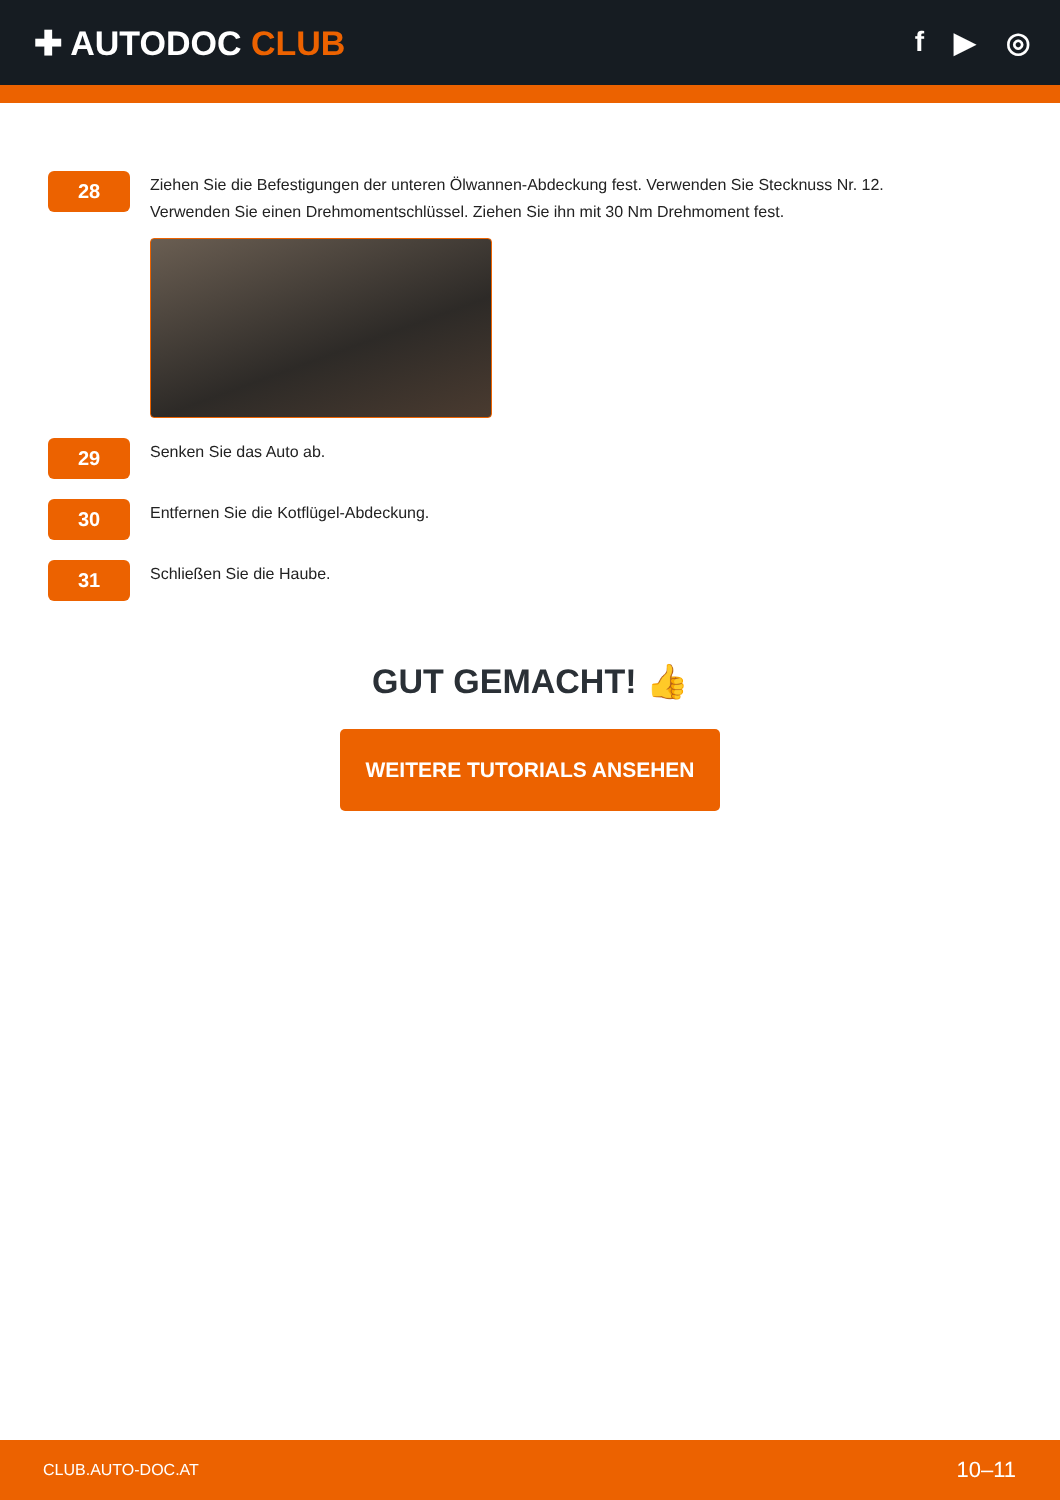✚ AUTODOC CLUB
f ▶ ◎
28
Ziehen Sie die Befestigungen der unteren Ölwannen-Abdeckung fest. Verwenden Sie Stecknuss Nr. 12. Verwenden Sie einen Drehmomentschlüssel. Ziehen Sie ihn mit 30 Nm Drehmoment fest.
29
Senken Sie das Auto ab.
30
Entfernen Sie die Kotflügel-Abdeckung.
31
Schließen Sie die Haube.
GUT GEMACHT! 👍
WEITERE TUTORIALS ANSEHEN
CLUB.AUTO-DOC.AT 10–11